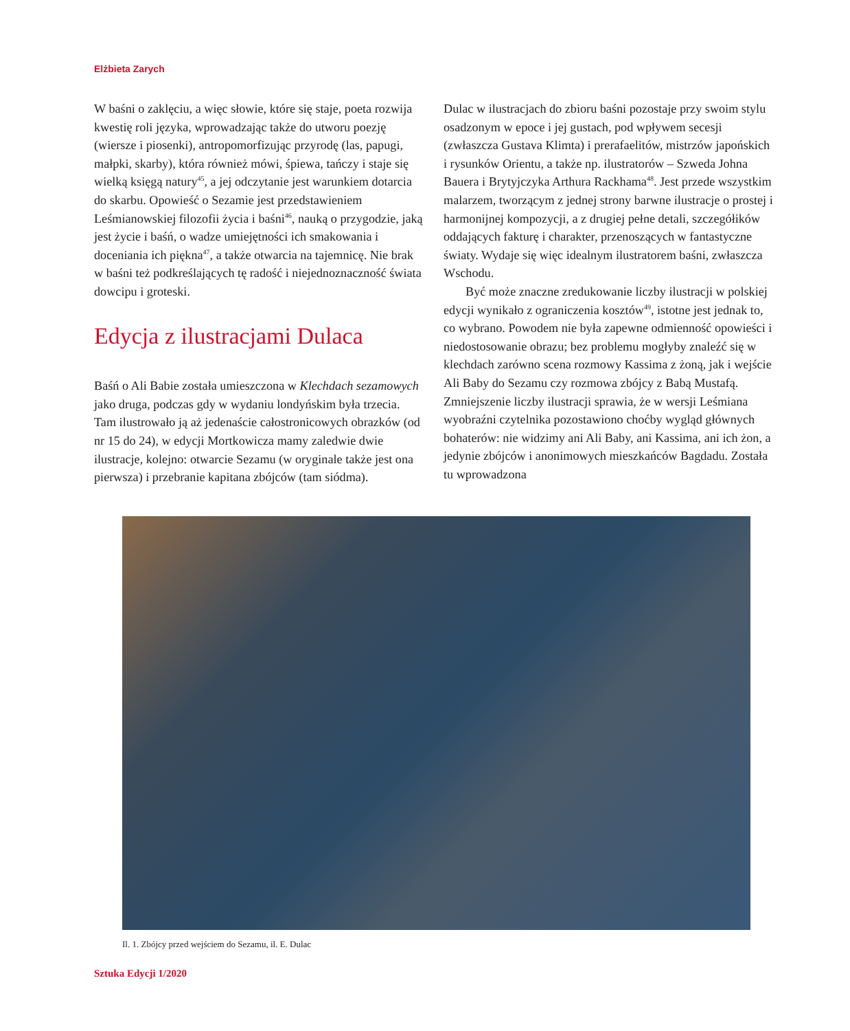Elżbieta Zarych
W baśni o zaklęciu, a więc słowie, które się staje, poeta rozwija kwestię roli języka, wprowadzając także do utworu poezję (wiersze i piosenki), antropomorfizując przyrodę (las, papugi, małpki, skarby), która również mówi, śpiewa, tańczy i staje się wielką księgą natury<sup>45</sup>, a jej odczytanie jest warunkiem dotarcia do skarbu. Opowieść o Sezamie jest przedstawieniem Leśmianowskiej filozofii życia i baśni<sup>46</sup>, nauką o przygodzie, jaką jest życie i baśń, o wadze umiejętności ich smakowania i doceniania ich piękna<sup>47</sup>, a także otwarcia na tajemnicę. Nie brak w baśni też podkreślających tę radość i niejednoznaczność świata dowcipu i groteski.
Edycja z ilustracjami Dulaca
Baśń o Ali Babie została umieszczona w Klechdach sezamowych jako druga, podczas gdy w wydaniu londyńskim była trzecia. Tam ilustrowało ją aż jedenaście całostronicowych obrazków (od nr 15 do 24), w edycji Mortkowicza mamy zaledwie dwie ilustracje, kolejno: otwarcie Sezamu (w oryginale także jest ona pierwsza) i przebranie kapitana zbójców (tam siódma).
Dulac w ilustracjach do zbioru baśni pozostaje przy swoim stylu osadzonym w epoce i jej gustach, pod wpływem secesji (zwłaszcza Gustava Klimta) i prerafaelitów, mistrzów japońskich i rysunków Orientu, a także np. ilustratorów – Szweda Johna Bauera i Brytyjczyka Arthura Rackhama<sup>48</sup>. Jest przede wszystkim malarzem, tworzącym z jednej strony barwne ilustracje o prostej i harmonijnej kompozycji, a z drugiej pełne detali, szczegółików oddających fakturę i charakter, przenoszących w fantastyczne światy. Wydaje się więc idealnym ilustratorem baśni, zwłaszcza Wschodu.
Być może znaczne zredukowanie liczby ilustracji w polskiej edycji wynikało z ograniczenia kosztów<sup>49</sup>, istotne jest jednak to, co wybrano. Powodem nie była zapewne odmienność opowieści i niedostosowanie obrazu; bez problemu mogłyby znaleźć się w klechdach zarówno scena rozmowy Kassima z żoną, jak i wejście Ali Baby do Sezamu czy rozmowa zbójcy z Babą Mustafą. Zmniejszenie liczby ilustracji sprawia, że w wersji Leśmiana wyobraźni czytelnika pozostawiono choćby wygląd głównych bohaterów: nie widzimy ani Ali Baby, ani Kassima, ani ich żon, a jedynie zbójców i anonimowych mieszkańców Bagdadu. Została tu wprowadzona
Il. 1. Zbójcy przed wejściem do Sezamu, il. E. Dulac
Sztuka Edycji 1/2020